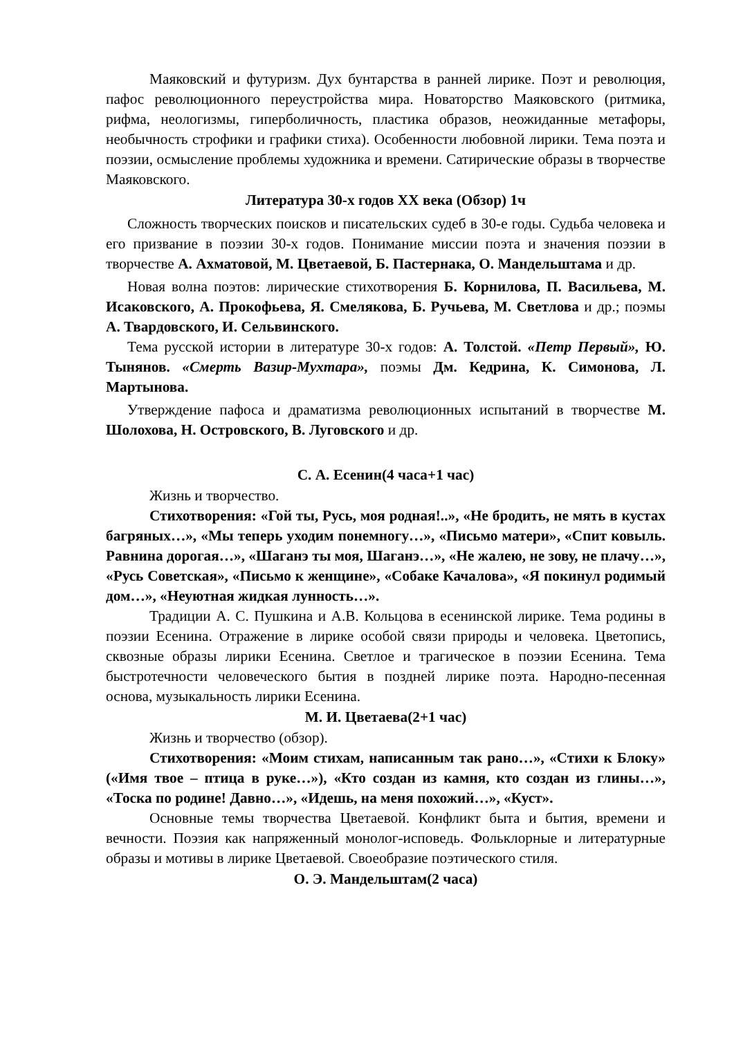Маяковский и футуризм. Дух бунтарства в ранней лирике. Поэт и революция, пафос революционного переустройства мира. Новаторство Маяковского (ритмика, рифма, неологизмы, гиперболичность, пластика образов, неожиданные метафоры, необычность строфики и графики стиха). Особенности любовной лирики. Тема поэта и поэзии, осмысление проблемы художника и времени. Сатирические образы в творчестве Маяковского.
Литература 30-х годов XX века (Обзор) 1ч
Сложность творческих поисков и писательских судеб в 30-е годы. Судьба человека и его призвание в поэзии 30-х годов. Понимание миссии поэта и значения поэзии в творчестве А. Ахматовой, М. Цветаевой, Б. Пастернака, О. Мандельштама и др.
Новая волна поэтов: лирические стихотворения Б. Корнилова, П. Васильева, М. Исаковского, А. Прокофьева, Я. Смелякова, Б. Ручьева, М. Светлова и др.; поэмы А. Твардовского, И. Сельвинского.
Тема русской истории в литературе 30-х годов: А. Толстой. «Петр Первый», Ю. Тынянов. «Смерть Вазир-Мухтара», поэмы Дм. Кедрина, К. Симонова, Л. Мартынова.
Утверждение пафоса и драматизма революционных испытаний в творчестве М. Шолохова, Н. Островского, В. Луговского и др.
С. А. Есенин(4 часа+1 час)
Жизнь и творчество.
Стихотворения: «Гой ты, Русь, моя родная!..», «Не бродить, не мять в кустах багряных…», «Мы теперь уходим понемногу…», «Письмо матери», «Спит ковыль. Равнина дорогая…», «Шаганэ ты моя, Шаганэ…», «Не жалею, не зову, не плачу…», «Русь Советская», «Письмо к женщине», «Собаке Качалова», «Я покинул родимый дом…», «Неуютная жидкая лунность…».
Традиции А. С. Пушкина и А.В. Кольцова в есенинской лирике. Тема родины в поэзии Есенина. Отражение в лирике особой связи природы и человека. Цветопись, сквозные образы лирики Есенина. Светлое и трагическое в поэзии Есенина. Тема быстротечности человеческого бытия в поздней лирике поэта. Народно-песенная основа, музыкальность лирики Есенина.
М. И. Цветаева(2+1 час)
Жизнь и творчество (обзор).
Стихотворения: «Моим стихам, написанным так рано…», «Стихи к Блоку» («Имя твое – птица в руке…»), «Кто создан из камня, кто создан из глины…», «Тоска по родине! Давно…», «Идешь, на меня похожий…», «Куст».
Основные темы творчества Цветаевой. Конфликт быта и бытия, времени и вечности. Поэзия как напряженный монолог-исповедь. Фольклорные и литературные образы и мотивы в лирике Цветаевой. Своеобразие поэтического стиля.
О. Э. Мандельштам(2 часа)